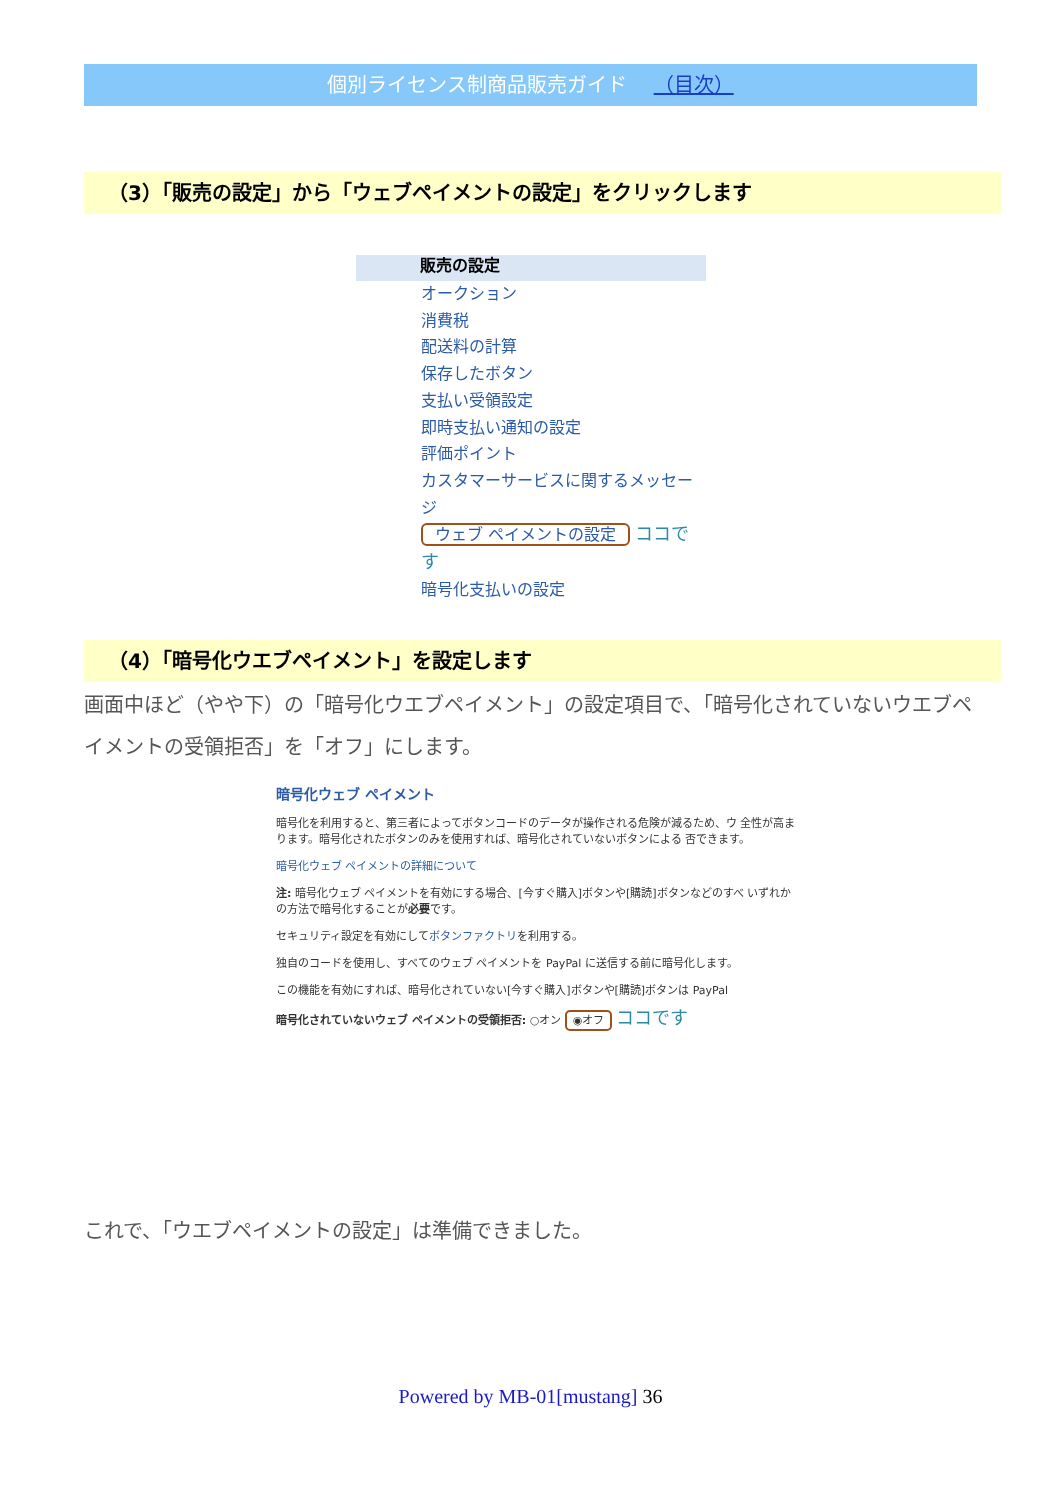個別ライセンス制商品販売ガイド （目次）
（3）「販売の設定」から「ウェブペイメントの設定」をクリックします
販売の設定
オークション
消費税
配送料の計算
保存したボタン
支払い受領設定
即時支払い通知の設定
評価ポイント
カスタマーサービスに関するメッセージ
ウェブ ペイメントの設定 ココです
暗号化支払いの設定
（4）「暗号化ウエブペイメント」を設定します
画面中ほど（やや下）の「暗号化ウエブペイメント」の設定項目で、「暗号化されていないウエブペイメントの受領拒否」を「オフ」にします。
暗号化ウェブ ペイメント
暗号化を利用すると、第三者によってボタンコードのデータが操作される危険が減るため、ウ 全性が高まります。暗号化されたボタンのみを使用すれば、暗号化されていないボタンによる 否できます。
暗号化ウェブ ペイメントの詳細について
注: 暗号化ウェブ ペイメントを有効にする場合、[今すぐ購入]ボタンや[購読]ボタンなどのすべ いずれかの方法で暗号化することが必要です。
セキュリティ設定を有効にしてボタンファクトリを利用する。
独自のコードを使用し、すべてのウェブ ペイメントを PayPal に送信する前に暗号化します。
この機能を有効にすれば、暗号化されていない[今すぐ購入]ボタンや[購読]ボタンは PayPal
暗号化されていないウェブ ペイメントの受領拒否: ○オン ◉オフ ココです
これで、「ウエブペイメントの設定」は準備できました。
Powered by MB-01[mustang] 36